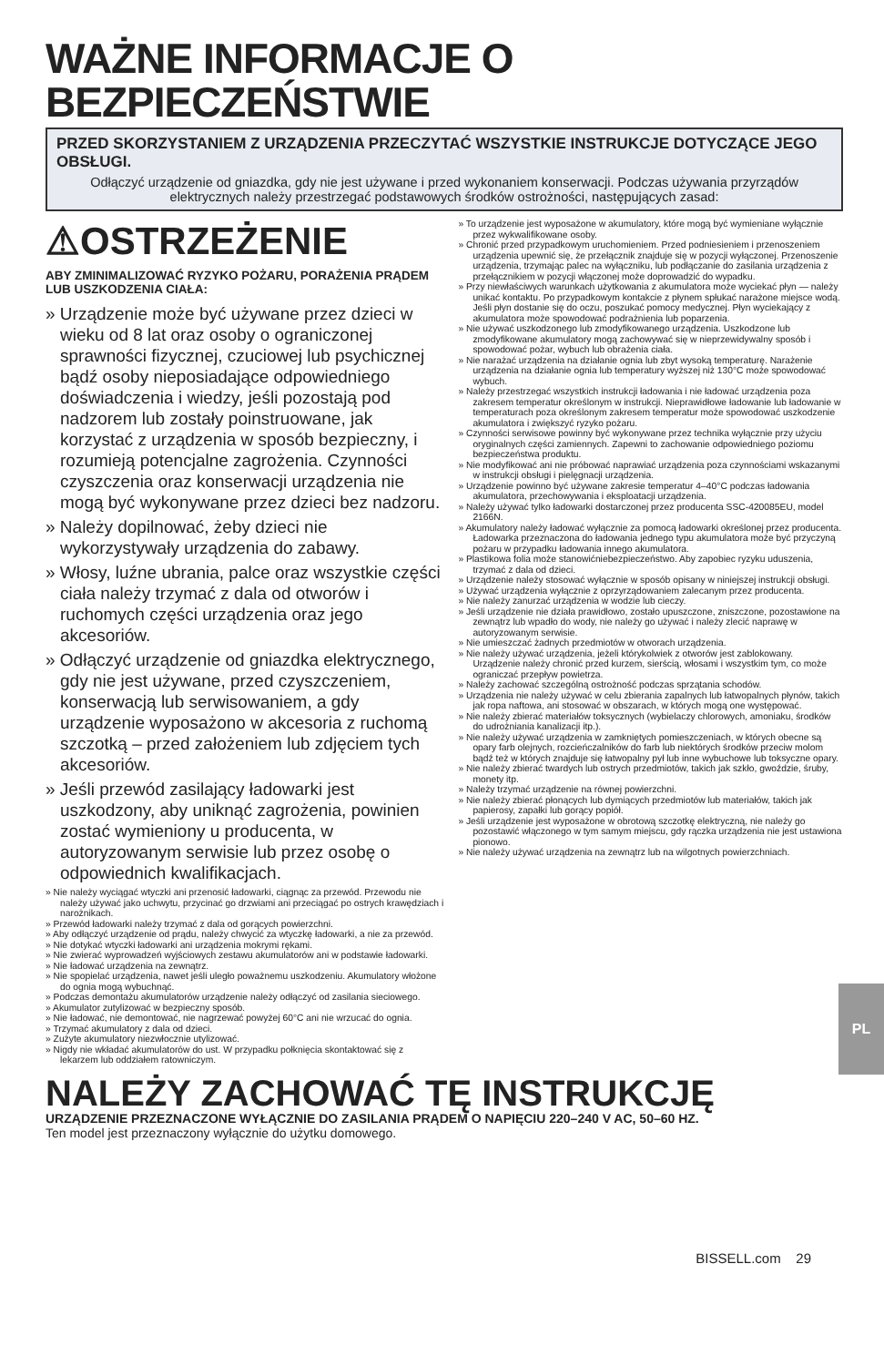WAŻNE INFORMACJE O BEZPIECZEŃSTWIE
PRZED SKORZYSTANIEM Z URZĄDZENIA PRZECZYTAĆ WSZYSTKIE INSTRUKCJE DOTYCZĄCE JEGO OBSŁUGI.
Odłączyć urządzenie od gniazdka, gdy nie jest używane i przed wykonaniem konserwacji. Podczas używania przyrządów elektrycznych należy przestrzegać podstawowych środków ostrożności, następujących zasad:
⚠OSTRZEŻENIE
ABY ZMINIMALIZOWAĆ RYZYKO POŻARU, PORAŻENIA PRĄDEM LUB USZKODZENIA CIAŁA:
» Urządzenie może być używane przez dzieci w wieku od 8 lat oraz osoby o ograniczonej sprawności fizycznej, czuciowej lub psychicznej bądź osoby nieposiadające odpowiedniego doświadczenia i wiedzy, jeśli pozostają pod nadzorem lub zostały poinstruowane, jak korzystać z urządzenia w sposób bezpieczny, i rozumieją potencjalne zagrożenia. Czynności czyszczenia oraz konserwacji urządzenia nie mogą być wykonywane przez dzieci bez nadzoru.
» Należy dopilnować, żeby dzieci nie wykorzystywały urządzenia do zabawy.
» Włosy, luźne ubrania, palce oraz wszystkie części ciała należy trzymać z dala od otworów i ruchomych części urządzenia oraz jego akcesoriów.
» Odłączyć urządzenie od gniazdka elektrycznego, gdy nie jest używane, przed czyszczeniem, konserwacją lub serwisowaniem, a gdy urządzenie wyposażono w akcesoria z ruchomą szczotką – przed założeniem lub zdjęciem tych akcesoriów.
» Jeśli przewód zasilający ładowarki jest uszkodzony, aby uniknąć zagrożenia, powinien zostać wymieniony u producenta, w autoryzowanym serwisie lub przez osobę o odpowiednich kwalifikacjach.
» Nie należy wyciągać wtyczki ani przenosić ładowarki, ciągnąc za przewód. Przewodu nie należy używać jako uchwytu, przycinać go drzwiami ani przeciągać po ostrych krawędziach i narożnikach.
» Przewód ładowarki należy trzymać z dala od gorących powierzchni.
» Aby odłączyć urządzenie od prądu, należy chwycić za wtyczkę ładowarki, a nie za przewód.
» Nie dotykać wtyczki ładowarki ani urządzenia mokrymi rękami.
» Nie zwierać wyprowadzeń wyjściowych zestawu akumulatorów ani w podstawie ładowarki.
» Nie ładować urządzenia na zewnątrz.
» Nie spopielać urządzenia, nawet jeśli uległo poważnemu uszkodzeniu. Akumulatory włożone do ognia mogą wybuchnąć.
» Podczas demontażu akumulatorów urządzenie należy odłączyć od zasilania sieciowego.
» Akumulator zutylizować w bezpieczny sposób.
» Nie ładować, nie demontować, nie nagrzewać powyżej 60°C ani nie wrzucać do ognia.
» Trzymać akumulatory z dala od dzieci.
» Zużyte akumulatory niezwłocznie utylizować.
» Nigdy nie wkładać akumulatorów do ust. W przypadku połknięcia skontaktować się z lekarzem lub oddziałem ratowniczym.
» To urządzenie jest wyposażone w akumulatory, które mogą być wymieniane wyłącznie przez wykwalifikowane osoby.
» Chronić przed przypadkowym uruchomieniem. Przed podniesieniem i przenoszeniem urządzenia upewnić się, że przełącznik znajduje się w pozycji wyłączonej. Przenoszenie urządzenia, trzymając palec na wyłączniku, lub podłączanie do zasilania urządzenia z przełącznikiem w pozycji włączonej może doprowadzić do wypadku.
» Przy niewłaściwych warunkach użytkowania z akumulatora może wyciekać płyn — należy unikać kontaktu. Po przypadkowym kontakcie z płynem spłukać narażone miejsce wodą. Jeśli płyn dostanie się do oczu, poszukać pomocy medycznej. Płyn wyciekający z akumulatora może spowodować podrażnienia lub poparzenia.
» Nie używać uszkodzonego lub zmodyfikowanego urządzenia. Uszkodzone lub zmodyfikowane akumulatory mogą zachowywać się w nieprzewidywalny sposób i spowodować pożar, wybuch lub obrażenia ciała.
» Nie narażać urządzenia na działanie ognia lub zbyt wysoką temperaturę. Narażenie urządzenia na działanie ognia lub temperatury wyższej niż 130°C może spowodować wybuch.
» Należy przestrzegać wszystkich instrukcji ładowania i nie ładować urządzenia poza zakresem temperatur określonym w instrukcji. Nieprawidłowe ładowanie lub ładowanie w temperaturach poza określonym zakresem temperatur może spowodować uszkodzenie akumulatora i zwiększyć ryzyko pożaru.
» Czynności serwisowe powinny być wykonywane przez technika wyłącznie przy użyciu oryginalnych części zamiennych. Zapewni to zachowanie odpowiedniego poziomu bezpieczeństwa produktu.
» Nie modyfikować ani nie próbować naprawiać urządzenia poza czynnościami wskazanymi w instrukcji obsługi i pielęgnacji urządzenia.
» Urządzenie powinno być używane zakresie temperatur 4–40°C podczas ładowania akumulatora, przechowywania i eksploatacji urządzenia.
» Należy używać tylko ładowarki dostarczonej przez producenta SSC-420085EU, model 2166N.
» Akumulatory należy ładować wyłącznie za pomocą ładowarki określonej przez producenta. Ładowarka przeznaczona do ładowania jednego typu akumulatora może być przyczyną pożaru w przypadku ładowania innego akumulatora.
» Plastikowa folia może stanowićniebezpieczeństwo. Aby zapobiec ryzyku uduszenia, trzymać z dala od dzieci.
» Urządzenie należy stosować wyłącznie w sposób opisany w niniejszej instrukcji obsługi.
» Używać urządzenia wyłącznie z oprzyrządowaniem zalecanym przez producenta.
» Nie należy zanurzać urządzenia w wodzie lub cieczy.
» Jeśli urządzenie nie działa prawidłowo, zostało upuszczone, zniszczone, pozostawione na zewnątrz lub wpadło do wody, nie należy go używać i należy zlecić naprawę w autoryzowanym serwisie.
» Nie umieszczać żadnych przedmiotów w otworach urządzenia.
» Nie należy używać urządzenia, jeżeli którykolwiek z otworów jest zablokowany. Urządzenie należy chronić przed kurzem, sierścią, włosami i wszystkim tym, co może ograniczać przepływ powietrza.
» Należy zachować szczególną ostrożność podczas sprzątania schodów.
» Urządzenia nie należy używać w celu zbierania zapalnych lub łatwopalnych płynów, takich jak ropa naftowa, ani stosować w obszarach, w których mogą one występować.
» Nie należy zbierać materiałów toksycznych (wybielaczy chlorowych, amoniaku, środków do udrożniania kanalizacji itp.).
» Nie należy używać urządzenia w zamkniętych pomieszczeniach, w których obecne są opary farb olejnych, rozcieńczalników do farb lub niektórych środków przeciw molom bądź też w których znajduje się łatwopalny pył lub inne wybuchowe lub toksyczne opary.
» Nie należy zbierać twardych lub ostrych przedmiotów, takich jak szkło, gwoździe, śruby, monety itp.
» Należy trzymać urządzenie na równej powierzchni.
» Nie należy zbierać płonących lub dymiących przedmiotów lub materiałów, takich jak papierosy, zapałki lub gorący popiół.
» Jeśli urządzenie jest wyposażone w obrotową szczotkę elektryczną, nie należy go pozostawić włączonego w tym samym miejscu, gdy rączka urządzenia nie jest ustawiona pionowo.
» Nie należy używać urządzenia na zewnątrz lub na wilgotnych powierzchniach.
NALEŻY ZACHOWAĆ TĘ INSTRUKCJĘ
URZĄDZENIE PRZEZNACZONE WYŁĄCZNIE DO ZASILANIA PRĄDEM O NAPIĘCIU 220–240 V AC, 50–60 HZ.
Ten model jest przeznaczony wyłącznie do użytku domowego.
BISSELL.com 29
PL